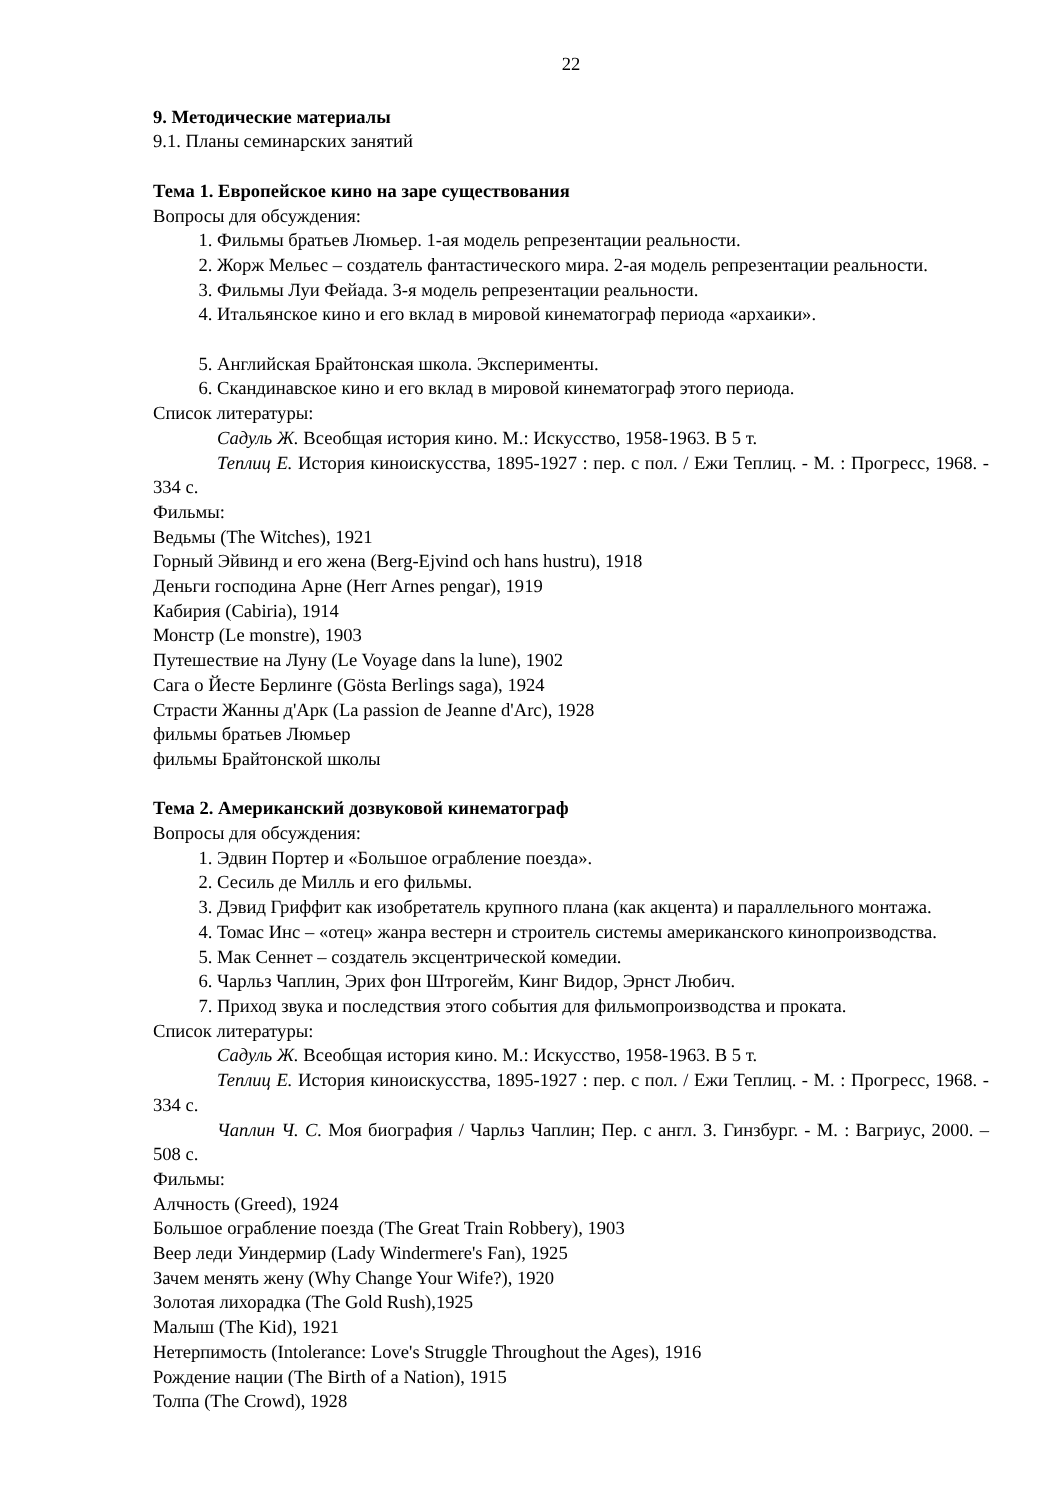22
9. Методические материалы
9.1. Планы семинарских занятий
Тема 1. Европейское кино на заре существования
Вопросы для обсуждения:
1. Фильмы братьев Люмьер. 1-ая модель репрезентации реальности.
2. Жорж Мельес – создатель фантастического мира. 2-ая модель репрезентации реальности.
3. Фильмы Луи Фейада. 3-я модель репрезентации реальности.
4. Итальянское кино и его вклад в мировой кинематограф периода «архаики».
5. Английская Брайтонская школа. Эксперименты.
6. Скандинавское кино и его вклад в мировой кинематограф этого периода.
Список литературы:
Садуль Ж. Всеобщая история кино. М.: Искусство, 1958-1963. В 5 т.
Теплиц Е. История киноискусства, 1895-1927 : пер. с пол. / Ежи Теплиц. - М. : Прогресс, 1968. - 334 с.
Фильмы:
Ведьмы (The Witches), 1921
Горный Эйвинд и его жена (Berg-Ejvind och hans hustru), 1918
Деньги господина Арне (Herr Arnes pengar), 1919
Кабирия (Cabiria), 1914
Монстр (Le monstre), 1903
Путешествие на Луну (Le Voyage dans la lune), 1902
Сага о Йесте Берлинге (Gösta Berlings saga), 1924
Страсти Жанны д'Арк (La passion de Jeanne d'Arc), 1928
фильмы братьев Люмьер
фильмы Брайтонской школы
Тема 2. Американский дозвуковой кинематограф
Вопросы для обсуждения:
1. Эдвин Портер и «Большое ограбление поезда».
2. Сесиль де Милль и его фильмы.
3. Дэвид Гриффит как изобретатель крупного плана (как акцента) и параллельного монтажа.
4. Томас Инс – «отец» жанра вестерн и строитель системы американского кинопроизводства.
5. Мак Сеннет – создатель эксцентрической комедии.
6. Чарльз Чаплин, Эрих фон Штрогейм, Кинг Видор, Эрнст Любич.
7. Приход звука и последствия этого события для фильмопроизводства и проката.
Список литературы:
Садуль Ж. Всеобщая история кино. М.: Искусство, 1958-1963. В 5 т.
Теплиц Е. История киноискусства, 1895-1927 : пер. с пол. / Ежи Теплиц. - М. : Прогресс, 1968. - 334 с.
Чаплин Ч. С. Моя биография / Чарльз Чаплин; Пер. с англ. З. Гинзбург. - М. : Вагриус, 2000. – 508 с.
Фильмы:
Алчность (Greed), 1924
Большое ограбление поезда (The Great Train Robbery), 1903
Веер леди Уиндермир (Lady Windermere's Fan), 1925
Зачем менять жену (Why Change Your Wife?), 1920
Золотая лихорадка (The Gold Rush),1925
Малыш (The Kid), 1921
Нетерпимость (Intolerance: Love's Struggle Throughout the Ages), 1916
Рождение нации (The Birth of a Nation), 1915
Толпа (The Crowd), 1928